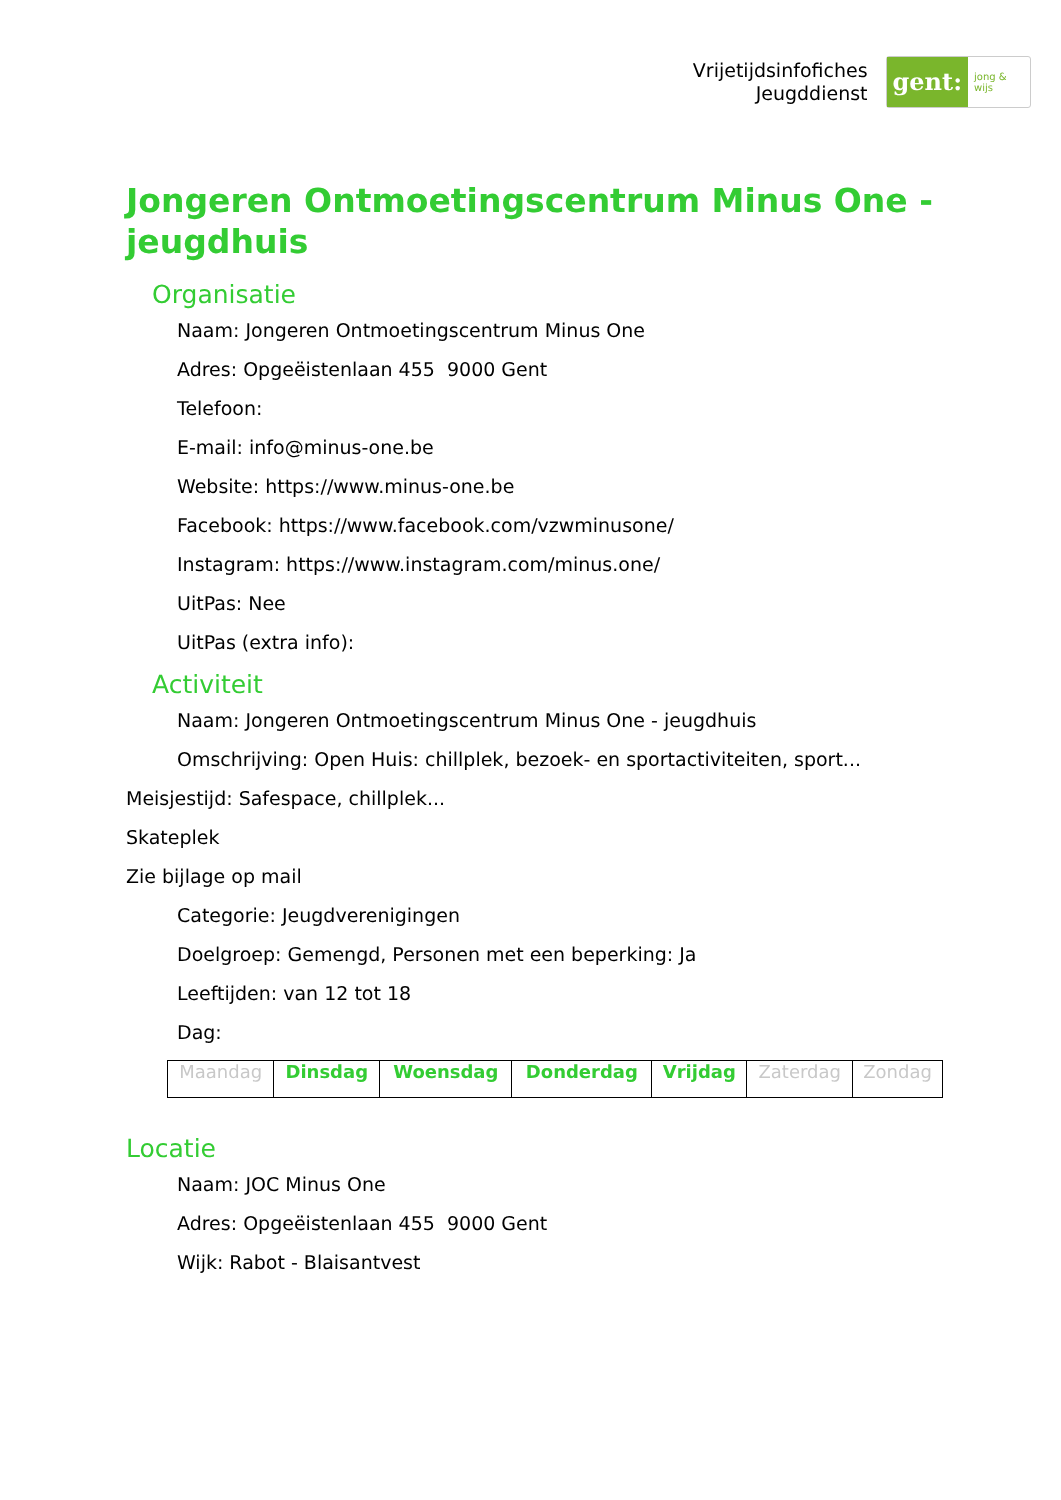Vrijetijdsinfofiches
Jeugddienst
gent:
jong & wijs
Jongeren Ontmoetingscentrum Minus One - jeugdhuis
Organisatie
Naam: Jongeren Ontmoetingscentrum Minus One
Adres: Opgeëistenlaan 455 9000 Gent
Telefoon:
E-mail: info@minus-one.be
Website: https://www.minus-one.be
Facebook: https://www.facebook.com/vzwminusone/
Instagram: https://www.instagram.com/minus.one/
UitPas: Nee
UitPas (extra info):
Activiteit
Naam: Jongeren Ontmoetingscentrum Minus One - jeugdhuis
Omschrijving: Open Huis: chillplek, bezoek- en sportactiviteiten, sport...
Meisjestijd: Safespace, chillplek...
Skateplek
Zie bijlage op mail
Categorie: Jeugdverenigingen
Doelgroep: Gemengd, Personen met een beperking: Ja
Leeftijden: van 12 tot 18
Dag:
| Maandag | Dinsdag | Woensdag | Donderdag | Vrijdag | Zaterdag | Zondag |
Locatie
Naam: JOC Minus One
Adres: Opgeëistenlaan 455 9000 Gent
Wijk: Rabot - Blaisantvest